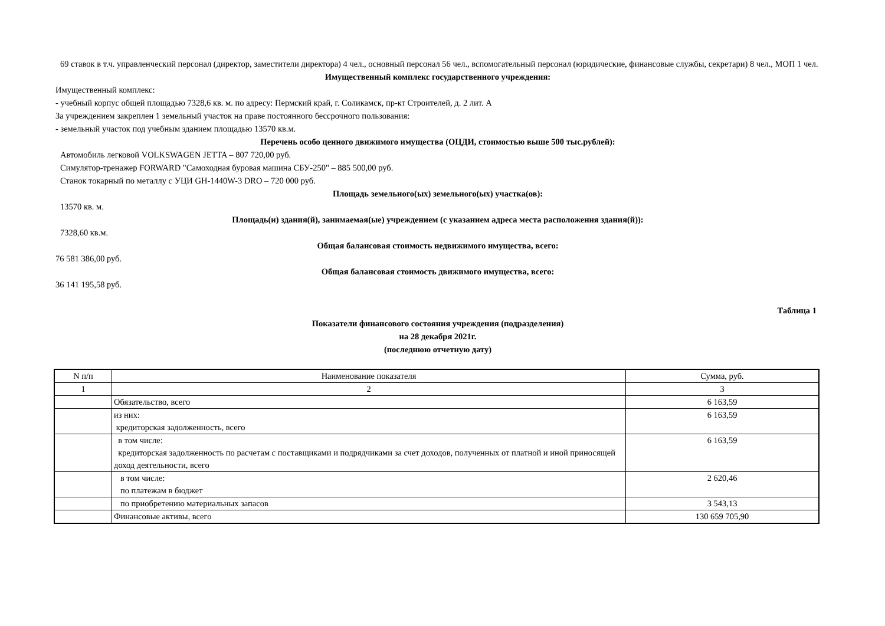69 ставок в т.ч. управленческий персонал (директор, заместители директора) 4 чел., основный персонал 56 чел., вспомогательный персонал (юридические, финансовые службы, секретари) 8 чел., МОП 1 чел.
Имущественный комплекс государственного учреждения:
Имущественный комплекс:
- учебный корпус общей площадью 7328,6 кв. м. по адресу: Пермский край, г. Соликамск, пр-кт Строителей, д. 2 лит. А
За учреждением закреплен 1 земельный участок на праве постоянного бессрочного пользования:
- земельный участок под учебным зданием площадью 13570 кв.м.
Перечень особо ценного движимого имущества (ОЦДИ, стоимостью выше 500 тыс.рублей):
Автомобиль легковой VOLKSWAGEN JETTA – 807 720,00 руб.
Симулятор-тренажер FORWARD "Самоходная буровая машина СБУ-250" – 885 500,00 руб.
Станок токарный по металлу с УЦИ GH-1440W-3 DRO – 720 000 руб.
Площадь земельного(ых) земельного(ых) участка(ов):
13570 кв. м.
Площадь(и) здания(й), занимаемая(ые) учреждением (с указанием адреса места расположения здания(й)):
7328,60 кв.м.
Общая балансовая стоимость недвижимого имущества, всего:
76 581 386,00 руб.
Общая балансовая стоимость движимого имущества, всего:
36 141 195,58 руб.
Таблица 1
Показатели финансового состояния учреждения (подразделения)
на 28 декабря 2021г.
(последнюю отчетную дату)
| N п/п | Наименование показателя | Сумма, руб. |
| --- | --- | --- |
| 1 | 2 | 3 |
| | Обязательство, всего | 6 163,59 |
| | из них: кредиторская задолженность, всего | 6 163,59 |
| | в том числе: кредиторская задолженность по расчетам с поставщиками и подрядчиками за счет доходов, полученных от платной и иной приносящей доход деятельности, всего | 6 163,59 |
| | в том числе: по платежам в бюджет | 2 620,46 |
| | по приобретению материальных запасов | 3 543,13 |
| | Финансовые активы, всего | 130 659 705,90 |